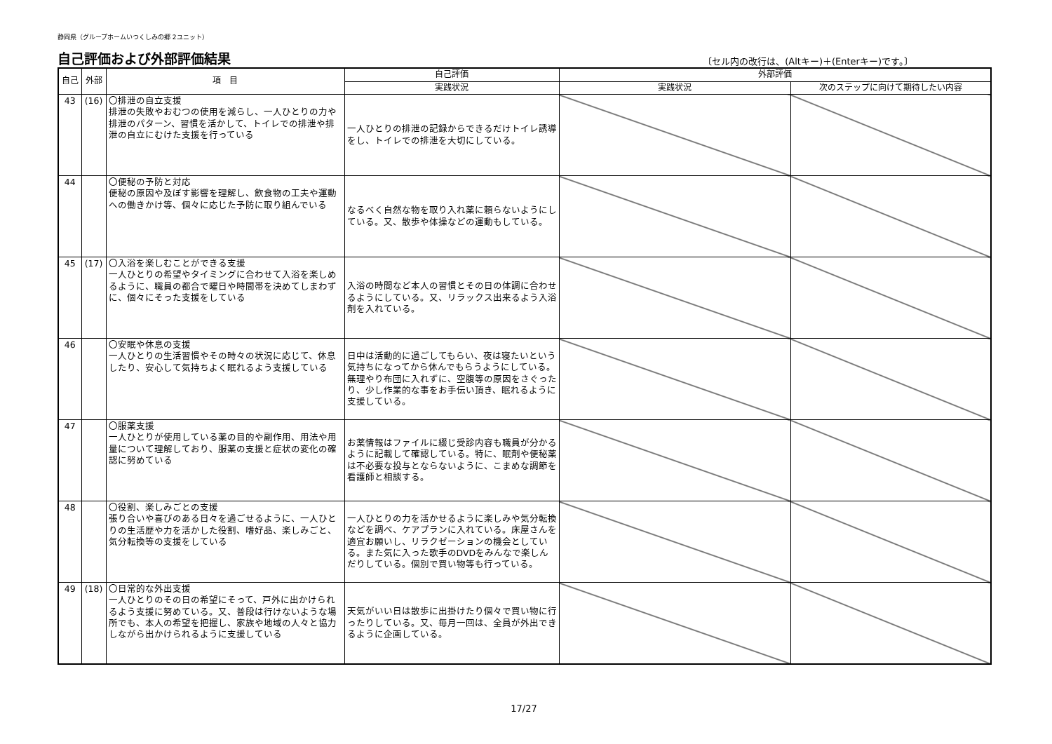静岡県（グループホームいつくしみの郷 2ユニット）
自己評価および外部評価結果
〔セル内の改行は、(Altキー)＋(Enterキー)です。〕
| 自己 | 外部 | 項 目 | 自己評価 | 外部評価 | |
| --- | --- | --- | --- | --- | --- |
| | | | 実践状況 | 実践状況 | 次のステップに向けて期待したい内容 |
| 43 | (16) | 〇排泄の自立支援 排泄の失敗やおむつの使用を減らし、一人ひとりの力や排泄のパターン、習慣を活かして、トイレでの排泄や排泄の自立にむけた支援を行っている | 一人ひとりの排泄の記録からできるだけトイレ誘導をし、トイレでの排泄を大切にしている。 | | |
| 44 | | 〇便秘の予防と対応 便秘の原因や及ぼす影響を理解し、飲食物の工夫や運動への働きかけ等、個々に応じた予防に取り組んでいる | なるべく自然な物を取り入れ薬に頼らないようにしている。又、散歩や体操などの運動もしている。 | | |
| 45 | (17) | 〇入浴を楽しむことができる支援 一人ひとりの希望やタイミングに合わせて入浴を楽しめるように、職員の都合で曜日や時間帯を決めてしまわずに、個々にそった支援をしている | 入浴の時間など本人の習慣とその日の体調に合わせるようにしている。又、リラックス出来るよう入浴剤を入れている。 | | |
| 46 | | 〇安眠や休息の支援 一人ひとりの生活習慣やその時々の状況に応じて、休息したり、安心して気持ちよく眠れるよう支援している | 日中は活動的に過ごしてもらい、夜は寝たいという気持ちになってから休んでもらうようにしている。無理やり布団に入れずに、空腹等の原因をさぐったり、少し作業的な事をお手伝い頂き、眠れるように支援している。 | | |
| 47 | | 〇服薬支援 一人ひとりが使用している薬の目的や副作用、用法や用量について理解しており、服薬の支援と症状の変化の確認に努めている | お薬情報はファイルに綴じ受診内容も職員が分かるように記載して確認している。特に、眠剤や便秘薬は不必要な投与とならないように、こまめな調節を看護師と相談する。 | | |
| 48 | | 〇役割、楽しみごとの支援 張り合いや喜びのある日々を過ごせるように、一人ひとりの生活歴や力を活かした役割、嗜好品、楽しみごと、気分転換等の支援をしている | 一人ひとりの力を活かせるように楽しみや気分転換などを調べ、ケアプランに入れている。床屋さんを適宜お願いし、リラクゼーションの機会としている。また気に入った歌手のDVDをみんなで楽しんだりしている。個別で買い物等も行っている。 | | |
| 49 | (18) | 〇日常的な外出支援 一人ひとりのその日の希望にそって、戸外に出かけられるよう支援に努めている。又、普段は行けないような場所でも、本人の希望を把握し、家族や地域の人々と協力しながら出かけられるように支援している | 天気がいい日は散歩に出掛けたり個々で買い物に行ったりしている。又、毎月一回は、全員が外出できるように企画している。 | | |
17/27